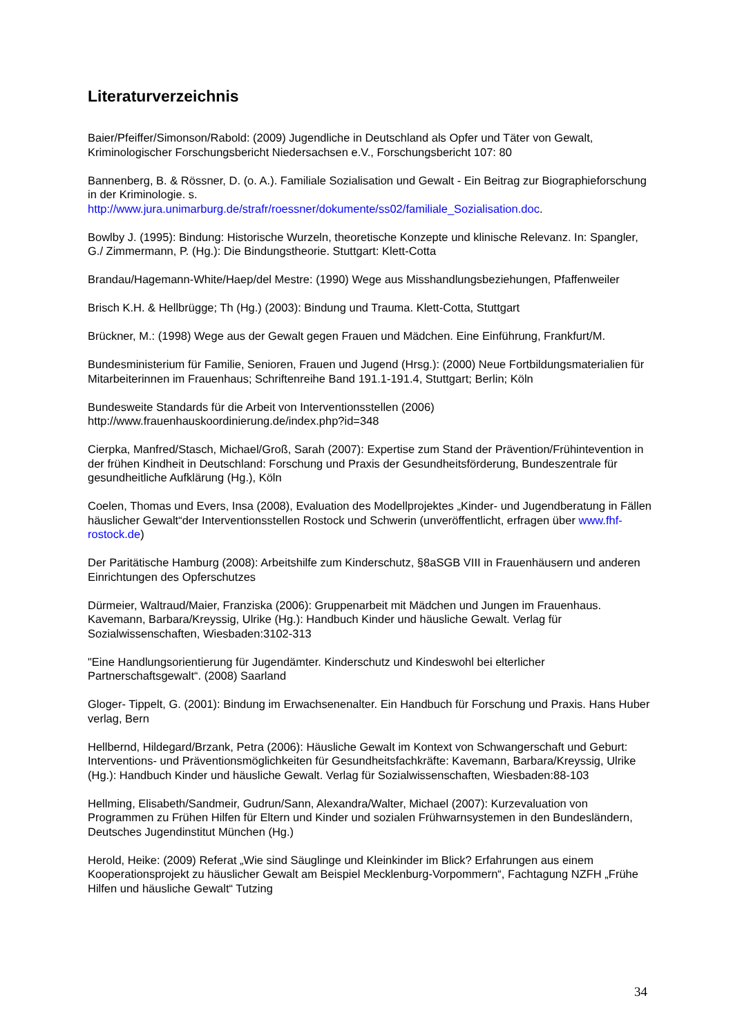Literaturverzeichnis
Baier/Pfeiffer/Simonson/Rabold: (2009) Jugendliche in Deutschland als Opfer und Täter von Gewalt, Kriminologischer Forschungsbericht Niedersachsen e.V., Forschungsbericht 107: 80
Bannenberg, B. & Rössner, D. (o. A.). Familiale Sozialisation und Gewalt - Ein Beitrag zur Biographieforschung in der Kriminologie. s.
http://www.jura.unimarburg.de/strafr/roessner/dokumente/ss02/familiale_Sozialisation.doc.
Bowlby J. (1995): Bindung: Historische Wurzeln, theoretische Konzepte und klinische Relevanz. In: Spangler, G./ Zimmermann, P. (Hg.): Die Bindungstheorie. Stuttgart: Klett-Cotta
Brandau/Hagemann-White/Haep/del Mestre: (1990) Wege aus Misshandlungsbeziehungen, Pfaffenweiler
Brisch K.H. & Hellbrügge; Th (Hg.) (2003): Bindung und Trauma. Klett-Cotta, Stuttgart
Brückner, M.: (1998) Wege aus der Gewalt gegen Frauen und Mädchen. Eine Einführung, Frankfurt/M.
Bundesministerium für Familie, Senioren, Frauen und Jugend (Hrsg.): (2000) Neue Fortbildungsmaterialien für Mitarbeiterinnen im Frauenhaus; Schriftenreihe Band 191.1-191.4, Stuttgart; Berlin; Köln
Bundesweite Standards für die Arbeit von Interventionsstellen (2006)
http://www.frauenhauskoordinierung.de/index.php?id=348
Cierpka, Manfred/Stasch, Michael/Groß, Sarah (2007): Expertise zum Stand der Prävention/Frühintevention in der frühen Kindheit in Deutschland: Forschung und Praxis der Gesundheitsförderung, Bundeszentrale für gesundheitliche Aufklärung (Hg.), Köln
Coelen, Thomas und Evers, Insa (2008), Evaluation des Modellprojektes „Kinder- und Jugendberatung in Fällen häuslicher Gewalt“der Interventionsstellen Rostock und Schwerin (unveröffentlicht, erfragen über www.fhf-rostock.de)
Der Paritätische Hamburg (2008): Arbeitshilfe zum Kinderschutz, §8aSGB VIII in Frauenhäusern und anderen Einrichtungen des Opferschutzes
Dürmeier, Waltraud/Maier, Franziska (2006): Gruppenarbeit mit Mädchen und Jungen im Frauenhaus. Kavemann, Barbara/Kreyssig, Ulrike (Hg.): Handbuch Kinder und häusliche Gewalt. Verlag für Sozialwissenschaften, Wiesbaden:3102-313
"Eine Handlungsorientierung für Jugendämter. Kinderschutz und Kindeswohl bei elterlicher Partnerschaftsgewalt“. (2008) Saarland
Gloger- Tippelt, G. (2001): Bindung im Erwachsenenalter. Ein Handbuch für Forschung und Praxis. Hans Huber verlag, Bern
Hellbernd, Hildegard/Brzank, Petra (2006): Häusliche Gewalt im Kontext von Schwangerschaft und Geburt: Interventions- und Präventionsmöglichkeiten für Gesundheitsfachkräfte: Kavemann, Barbara/Kreyssig, Ulrike (Hg.): Handbuch Kinder und häusliche Gewalt. Verlag für Sozialwissenschaften, Wiesbaden:88-103
Hellming, Elisabeth/Sandmeir, Gudrun/Sann, Alexandra/Walter, Michael (2007): Kurzevaluation von Programmen zu Frühen Hilfen für Eltern und Kinder und sozialen Frühwarnsystemen in den Bundesländern, Deutsches Jugendinstitut München (Hg.)
Herold, Heike: (2009) Referat „Wie sind Säuglinge und Kleinkinder im Blick? Erfahrungen aus einem Kooperationsprojekt zu häuslicher Gewalt am Beispiel Mecklenburg-Vorpommern“, Fachtagung NZFH „Frühe Hilfen und häusliche Gewalt“ Tutzing
34